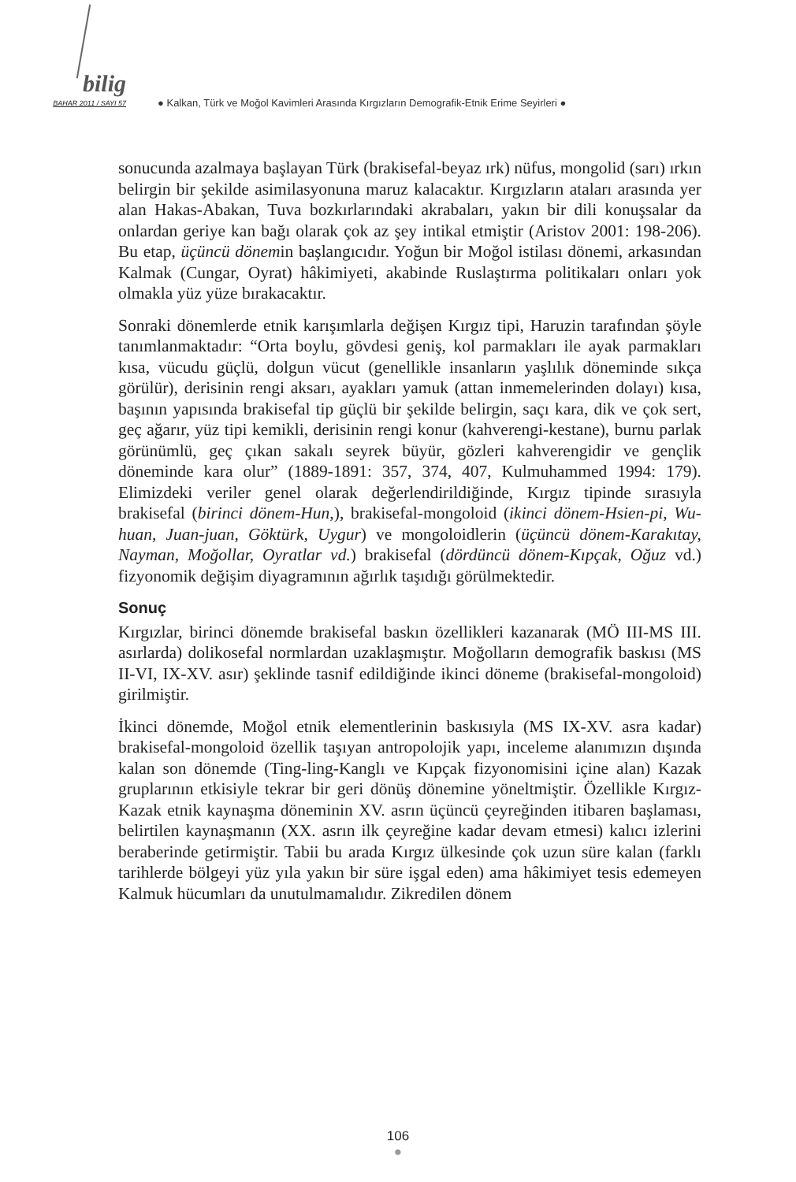bilig
BAHAR 2011 / SAYI 57
● Kalkan, Türk ve Moğol Kavimleri Arasında Kırgızların Demografik-Etnik Erime Seyirleri ●
sonucunda azalmaya başlayan Türk (brakisefal-beyaz ırk) nüfus, mongolid (sarı) ırkın belirgin bir şekilde asimilasyonuna maruz kalacaktır. Kırgızların ataları arasında yer alan Hakas-Abakan, Tuva bozkırlarındaki akrabaları, yakın bir dili konuşsalar da onlardan geriye kan bağı olarak çok az şey intikal etmiştir (Aristov 2001: 198-206). Bu etap, üçüncü dönemin başlangıcıdır. Yoğun bir Moğol istilası dönemi, arkasından Kalmak (Cungar, Oyrat) hâkimiyeti, akabinde Ruslaştırma politikaları onları yok olmakla yüz yüze bırakacaktır.
Sonraki dönemlerde etnik karışımlarla değişen Kırgız tipi, Haruzin tarafından şöyle tanımlanmaktadır: “Orta boylu, gövdesi geniş, kol parmakları ile ayak parmakları kısa, vücudu güçlü, dolgun vücut (genellikle insanların yaşlılık döneminde sıkça görülür), derisinin rengi aksarı, ayakları yamuk (attan inmemelerinden dolayı) kısa, başının yapısında brakisefal tip güçlü bir şekilde belirgin, saçı kara, dik ve çok sert, geç ağarır, yüz tipi kemikli, derisinin rengi konur (kahverengi-kestane), burnu parlak görünümlü, geç çıkan sakalı seyrek büyür, gözleri kahverengidir ve gençlik döneminde kara olur” (1889-1891: 357, 374, 407, Kulmuhammed 1994: 179). Elimizdeki veriler genel olarak değerlendirildiğinde, Kırgız tipinde sırasıyla brakisefal (birinci dönem-Hun,), brakisefal-mongoloid (ikinci dönem-Hsien-pi, Wu-huan, Juan-juan, Göktürk, Uygur) ve mongoloidlerin (üçüncü dönem-Karakıtay, Nayman, Moğollar, Oyratlar vd.) brakisefal (dördüncü dönem-Kıpçak, Oğuz vd.) fizyonomik değişim diyagramının ağırlık taşıdığı görülmektedir.
Sonuç
Kırgızlar, birinci dönemde brakisefal baskın özellikleri kazanarak (MÖ III-MS III. asırlarda) dolikosefal normlardan uzaklaşmıştır. Moğolların demografik baskısı (MS II-VI, IX-XV. asır) şeklinde tasnif edildiğinde ikinci döneme (brakisefal-mongoloid) girilmiştir.
İkinci dönemde, Moğol etnik elementlerinin baskısıyla (MS IX-XV. asra kadar) brakisefal-mongoloid özellik taşıyan antropolojik yapı, inceleme alanımızın dışında kalan son dönemde (Ting-ling-Kanglı ve Kıpçak fizyonomisini içine alan) Kazak gruplarının etkisiyle tekrar bir geri dönüş dönemine yöneltmiştir. Özellikle Kırgız-Kazak etnik kaynaşma döneminin XV. asrın üçüncü çeyreğinden itibaren başlaması, belirtilen kaynaşmanın (XX. asrın ilk çeyreğine kadar devam etmesi) kalıcı izlerini beraberinde getirmiştir. Tabii bu arada Kırgız ülkesinde çok uzun süre kalan (farklı tarihlerde bölgeyi yüz yıla yakın bir süre işgal eden) ama hâkimiyet tesis edemeyen Kalmuk hücumları da unutulmamalıdır. Zikredilen dönem
106
●